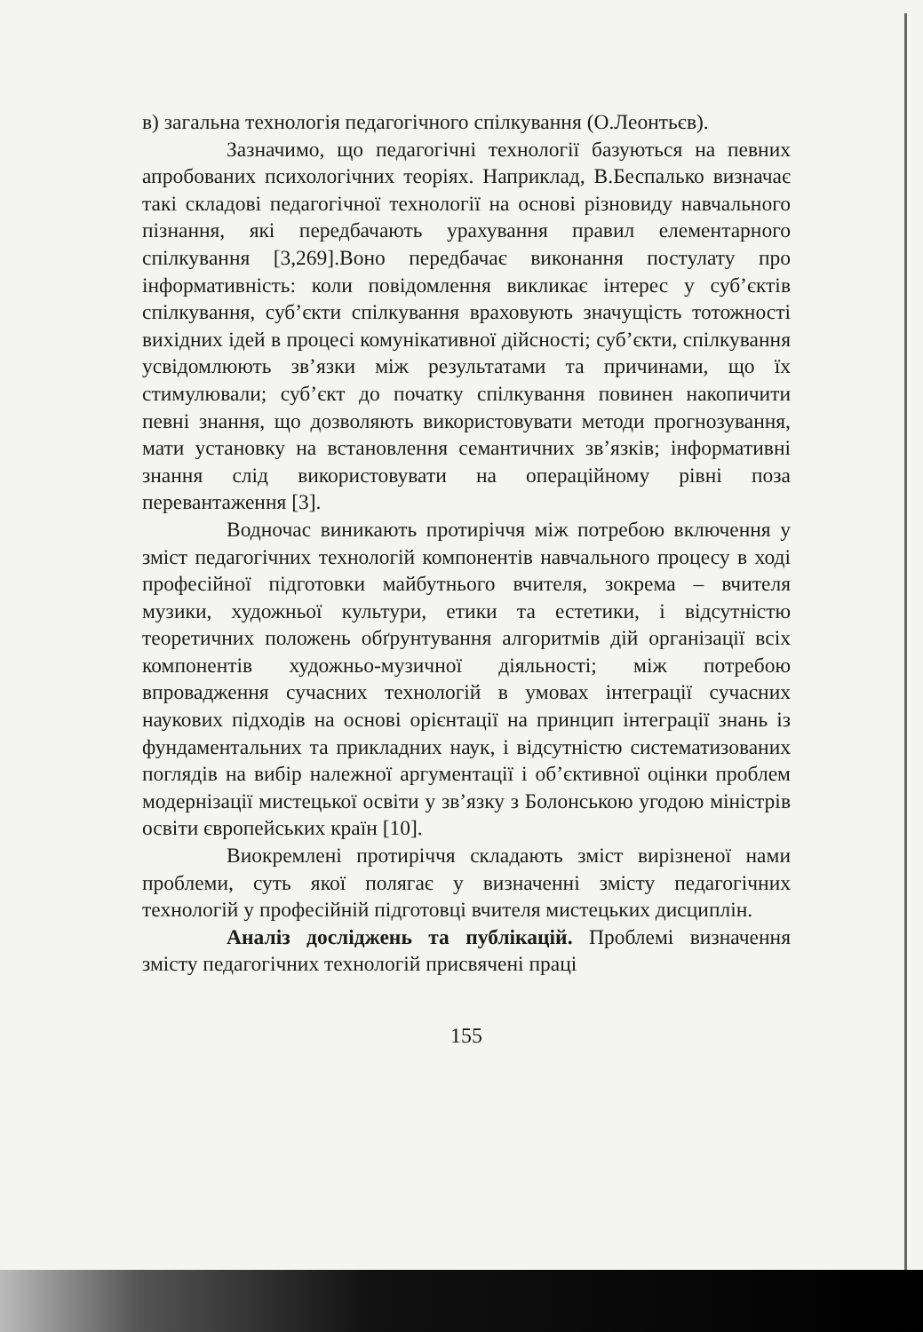в) загальна технологія педагогічного спілкування (О.Леонтьєв).
Зазначимо, що педагогічні технології базуються на певних апробованих психологічних теоріях. Наприклад, В.Беспалько визначає такі складові педагогічної технології на основі різновиду навчального пізнання, які передбачають урахування правил елементарного спілкування [3,269].Воно передбачає виконання постулату про інформативність: коли повідомлення викликає інтерес у суб’єктів спілкування, суб’єкти спілкування враховують значущість тотожності вихідних ідей в процесі комунікативної дійсності; суб’єкти, спілкування усвідомлюють зв’язки між результатами та причинами, що їх стимулювали; суб’єкт до початку спілкування повинен накопичити певні знання, що дозволяють використовувати методи прогнозування, мати установку на встановлення семантичних зв’язків; інформативні знання слід використовувати на операційному рівні поза перевантаження [3].
Водночас виникають протиріччя між потребою включення у зміст педагогічних технологій компонентів навчального процесу в ході професійної підготовки майбутнього вчителя, зокрема – вчителя музики, художньої культури, етики та естетики, і відсутністю теоретичних положень обґрунтування алгоритмів дій організації всіх компонентів художньо-музичної діяльності; між потребою впровадження сучасних технологій в умовах інтеграції сучасних наукових підходів на основі орієнтації на принцип інтеграції знань із фундаментальних та прикладних наук, і відсутністю систематизованих поглядів на вибір належної аргументації і об’єктивної оцінки проблем модернізації мистецької освіти у зв’язку з Болонською угодою міністрів освіти європейських країн [10].
Виокремлені протиріччя складають зміст вирізненої нами проблеми, суть якої полягає у визначенні змісту педагогічних технологій у професійній підготовці вчителя мистецьких дисциплін.
Аналіз досліджень та публікацій. Проблемі визначення змісту педагогічних технологій присвячені праці
155